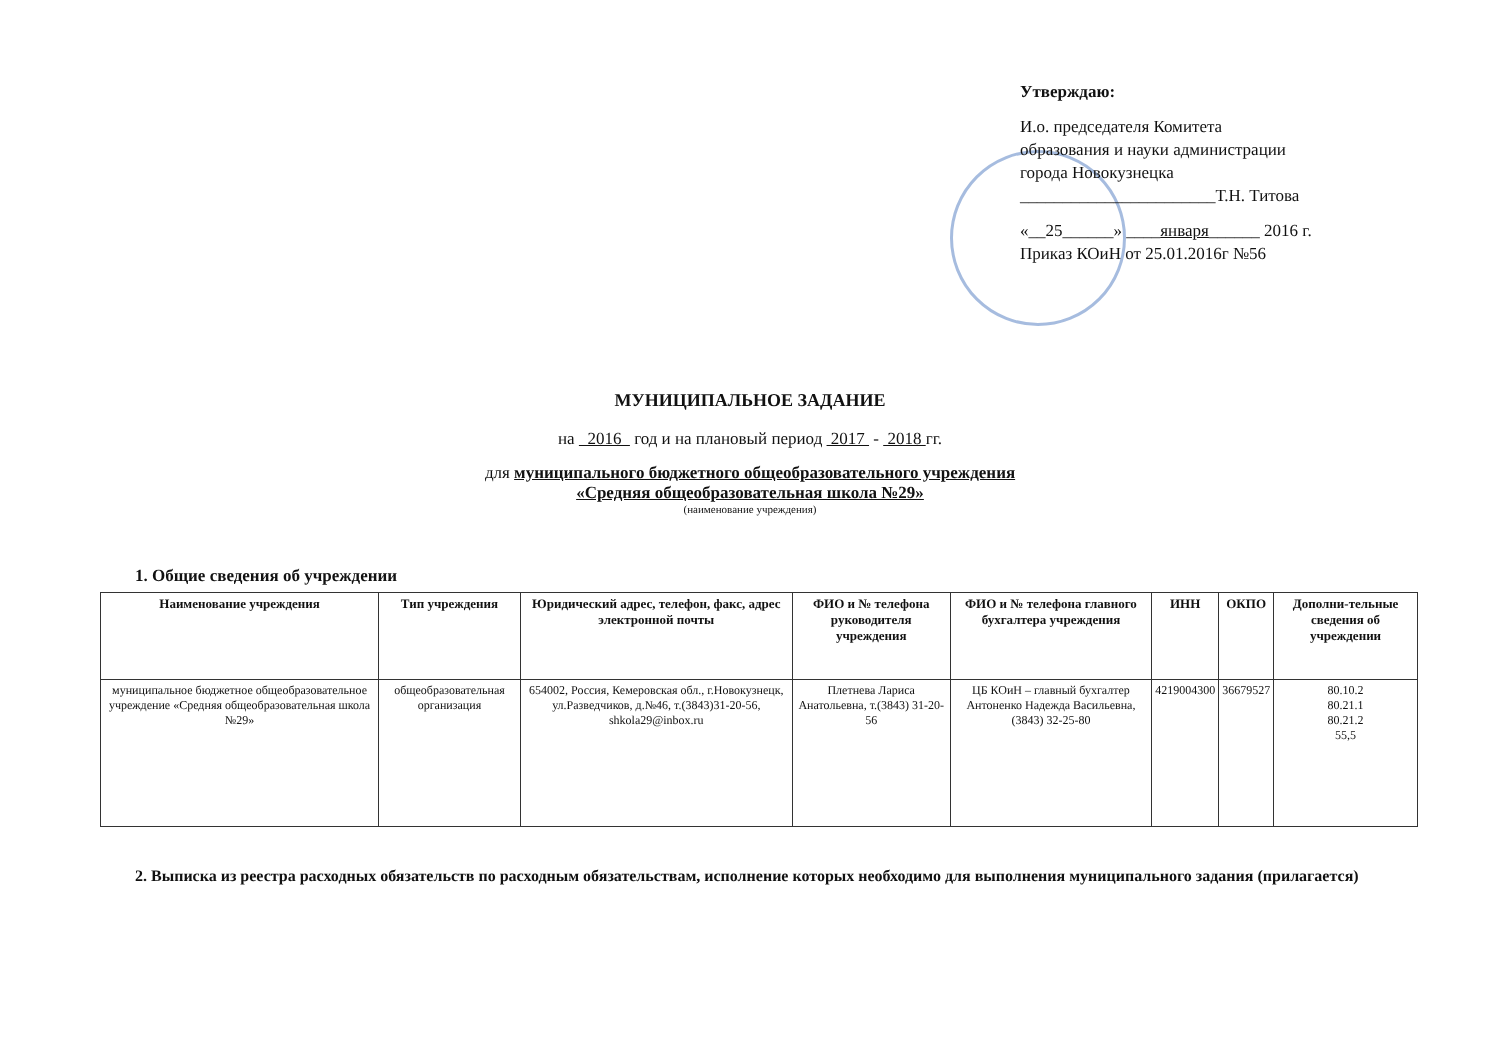Утверждаю:
И.о. председателя Комитета
образования и науки администрации
города Новокузнецка
_______________________Т.Н. Титова
«__25______» ____января______ 2016 г.
Приказ КОиН от 25.01.2016г №56
МУНИЦИПАЛЬНОЕ ЗАДАНИЕ
на 2016 год и на плановый период 2017 - 2018 гг.
для муниципального бюджетного общеобразовательного учреждения
«Средняя общеобразовательная школа №29»
(наименование учреждения)
1. Общие сведения об учреждении
| Наименование учреждения | Тип учреждения | Юридический адрес, телефон, факс, адрес электронной почты | ФИО и № телефона руководителя учреждения | ФИО и № телефона главного бухгалтера учреждения | ИНН | ОКПО | Дополни-тельные сведения об учреждении |
| --- | --- | --- | --- | --- | --- | --- | --- |
| муниципальное бюджетное общеобразовательное учреждение «Средняя общеобразовательная школа №29» | общеобразовательная организация | 654002, Россия, Кемеровская обл., г.Новокузнецк, ул.Разведчиков, д.№46, т.(3843)31-20-56, shkola29@inbox.ru | Плетнева Лариса Анатольевна, т.(3843) 31-20-56 | ЦБ КОиН – главный бухгалтер Антоненко Надежда Васильевна, (3843) 32-25-80 | 4219004300 | 36679527 | 80.10.2 80.21.1 80.21.2 55,5 |
2. Выписка из реестра расходных обязательств по расходным обязательствам, исполнение которых необходимо для выполнения муниципального задания (прилагается)